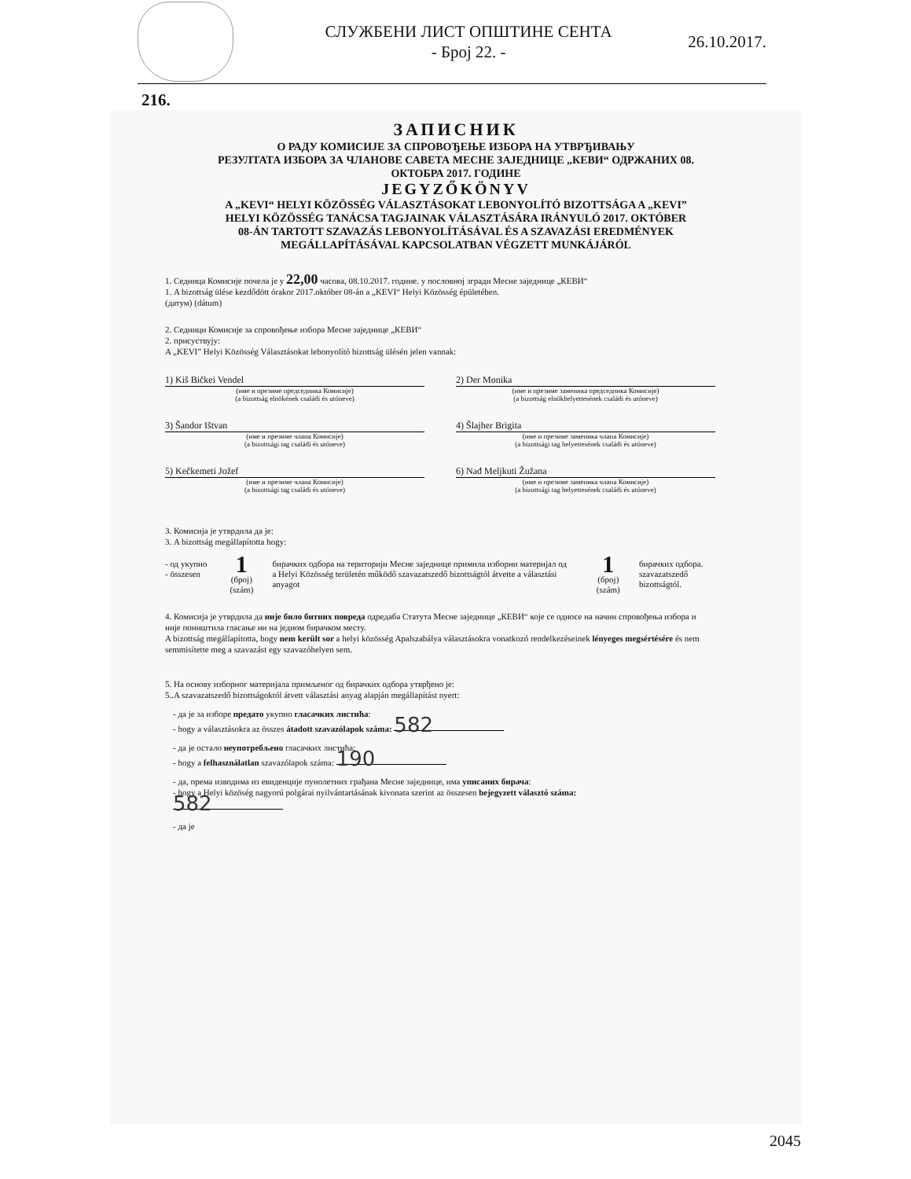СЛУЖБЕНИ ЛИСТ ОПШТИНЕ СЕНТА
- Број 22. -
26.10.2017.
216.
ЗАПИСНИК
О РАДУ КОМИСИЈЕ ЗА СПРОВОЂЕЊЕ ИЗБОРА НА УТВРЂИВАЊУ
РЕЗУЛТАТА ИЗБОРА ЗА ЧЛАНОВЕ САВЕТА МЕСНЕ ЗАЈЕДНИЦЕ „КЕВИ“ ОДРЖАНИХ 08.
ОКТОБРА 2017. ГОДИНЕ
JEGYZŐKÖNYV
A „KEVI“ HELYI KÖZÖSSÉG VÁLASZTÁSOKAT LEBONYOLÍTÓ BIZOTTSÁGA A „KEVI”
HELYI KÖZÖSSÉG TANÁCSA TAGJAINAK VÁLASZTÁSÁRA IRÁNYULÓ 2017. OKTÓBER
08-ÁN TARTOTT SZAVAZÁS LEBONYOLÍTÁSÁVAL ÉS A SZAVAZÁSI EREDMÉNYEK
MEGÁLLAPÍTÁSÁVAL KAPCSOLATBAN VÉGZETT MUNKÁJÁRÓL
1. Седница Комисије почела је у 22,00 часова, 08.10.2017. године. у пословној згради Месне заједнице „КЕВИ“
1. A bizottság ülése kezdődött órakor 2017.október 08-án a „KEVI“ Helyi Közösség épületében.
(датум) (dátum)
2. Седници Комисије за спровођење избора Месне заједнице „КЕВИ“
2. присуствују:
A „KEVI” Helyi Közösség Választásokat lebonyolító bizottság ülésén jelen vannak:
1) Kiš Bičkei Vendel
(име и презиме председника Комисије)
(a bizottság elnökének családi és utóneve)
2) Der Monika
(име и презиме заменика председника Комисије)
(a bizottság elnökhelyettesének családi és utóneve)
3) Šandor Ištvan
(име и презиме члана Комисије)
(a bizottsági tag családi és utóneve)
4) Šlajher Brigita
(име и презиме заменика члана Комисије)
(a bizottsági tag helyettesének családi és utóneve)
5) Kečkemeti Jožef
(име и презиме члана Комисије)
(a bizottsági tag családi és utóneve)
6) Nađ Meljkuti Žužana
(име и презиме заменика члана Комисије)
(a bizottsági tag helyettesének családi és utóneve)
3. Комисија је утврдила да је:
3. A bizottság megállapította hogy:
- од укупно
- összesen
1
(број)
(szám)
бирачких одбора на територији Месне заједнице примила изборни материјал од
a Helyi Közösség területén működő szavazatszedő bizottságtól átvette a választási anyagot
1
(број)
(szám)
бирачких одбора.
szavazatszedő bizottságtól.
4. Комисија је утврдила да није било битних повреда одредаба Статута Месне заједнице „КЕВИ“ које се односе на начин спровођења избора и није поништила гласање ни на једном бирачком месту.
A bizottság megállapította, hogy nem került sor a helyi közösség Apalszabálya választásokra vonatkozó rendelkezéseinek lényeges megsértésére és nem semmisítette meg a szavazást egy szavazóhelyen sem.
5. На основу изборног материјала примљеног од бирачких одбора утврђено је:
5..A szavazatszedő bizottságoktól átvett választási anyag alapján megállapítást nyert:
- да је за изборе предато укупно гласачких листића:
- hogy a választásokra az összes átadott szavazólapok száma: 582
- да је остало неупотребљено гласачких листића:
- hogy a felhasználatlan szavazólapok száma: 190
- да, према изводима из евиденције пунолетних грађана Месне заједнице, има уписаних бирача:
- hogy a Helyi közöség nagyorú polgárai nyilvántartásának kivonata szerint az összesen bejegyzett választó száma: 582
- да је
2045